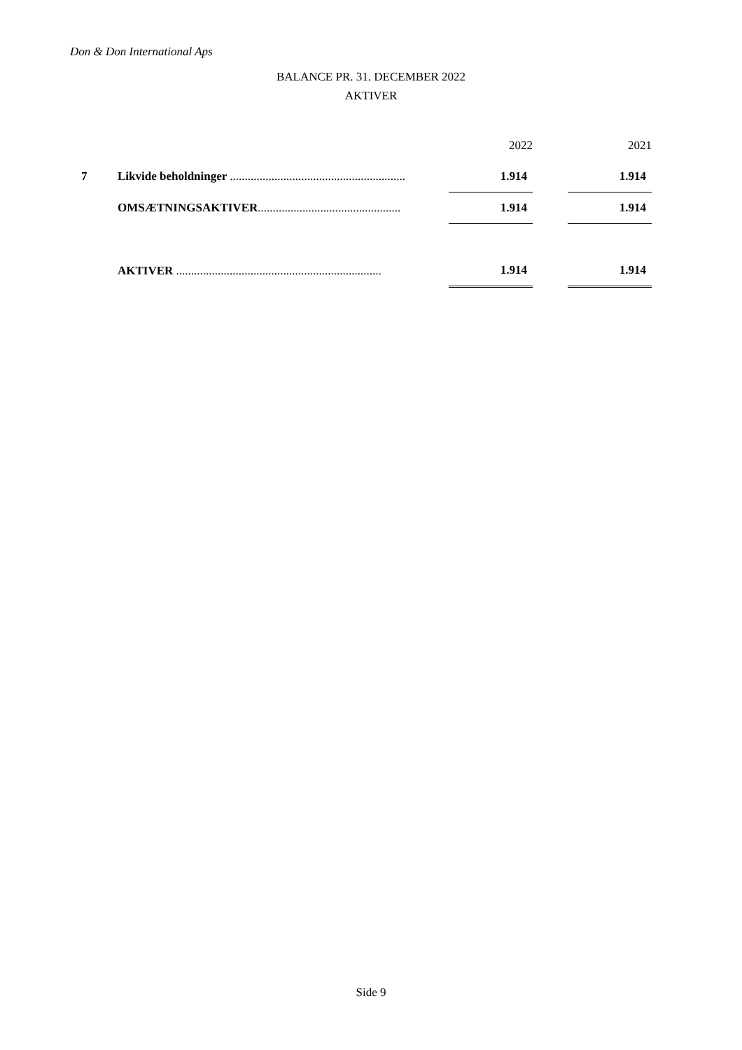Don & Don International Aps
BALANCE PR. 31. DECEMBER 2022
AKTIVER
| | | 2022 | | 2021 |
| 7 | Likvide beholdninger ........................................................... | 1.914 | | 1.914 |
| | OMSÆTNINGSAKTIVER ................................................ | 1.914 | | 1.914 |
| | AKTIVER ..................................................................... | 1.914 | | 1.914 |
Side 9